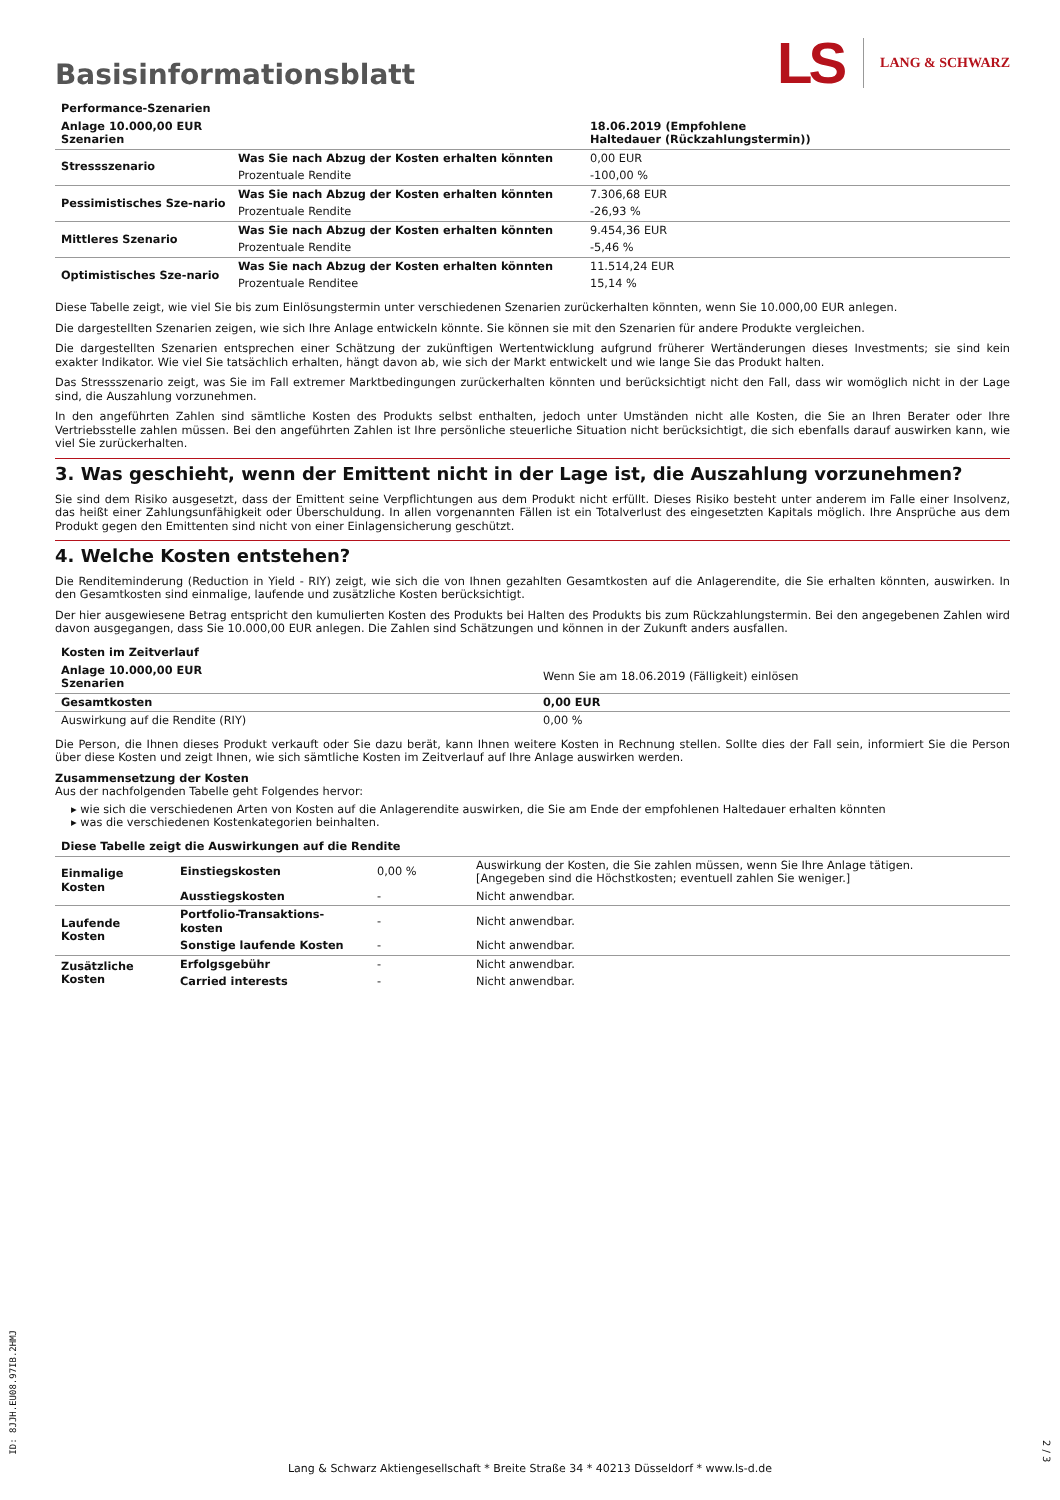Basisinformationsblatt
LS LANG & SCHWARZ
| Performance-Szenarien | | |
| Anlage 10.000,00 EUR Szenarien | | 18.06.2019 (Empfohlene Haltedauer (Rückzahlungstermin)) |
| Stressszenario | Was Sie nach Abzug der Kosten erhalten könnten | 0,00 EUR |
| | Prozentuale Rendite | -100,00 % |
| Pessimistisches Sze-nario | Was Sie nach Abzug der Kosten erhalten könnten | 7.306,68 EUR |
| | Prozentuale Rendite | -26,93 % |
| Mittleres Szenario | Was Sie nach Abzug der Kosten erhalten könnten | 9.454,36 EUR |
| | Prozentuale Rendite | -5,46 % |
| Optimistisches Sze-nario | Was Sie nach Abzug der Kosten erhalten könnten | 11.514,24 EUR |
| | Prozentuale Renditee | 15,14 % |
Diese Tabelle zeigt, wie viel Sie bis zum Einlösungstermin unter verschiedenen Szenarien zurückerhalten könnten, wenn Sie 10.000,00 EUR anlegen.
Die dargestellten Szenarien zeigen, wie sich Ihre Anlage entwickeln könnte. Sie können sie mit den Szenarien für andere Produkte vergleichen.
Die dargestellten Szenarien entsprechen einer Schätzung der zukünftigen Wertentwicklung aufgrund früherer Wertänderungen dieses Investments; sie sind kein exakter Indikator. Wie viel Sie tatsächlich erhalten, hängt davon ab, wie sich der Markt entwickelt und wie lange Sie das Produkt halten.
Das Stressszenario zeigt, was Sie im Fall extremer Marktbedingungen zurückerhalten könnten und berücksichtigt nicht den Fall, dass wir womöglich nicht in der Lage sind, die Auszahlung vorzunehmen.
In den angeführten Zahlen sind sämtliche Kosten des Produkts selbst enthalten, jedoch unter Umständen nicht alle Kosten, die Sie an Ihren Berater oder Ihre Vertriebsstelle zahlen müssen. Bei den angeführten Zahlen ist Ihre persönliche steuerliche Situation nicht berücksichtigt, die sich ebenfalls darauf auswirken kann, wie viel Sie zurückerhalten.
3. Was geschieht, wenn der Emittent nicht in der Lage ist, die Auszahlung vorzunehmen?
Sie sind dem Risiko ausgesetzt, dass der Emittent seine Verpflichtungen aus dem Produkt nicht erfüllt. Dieses Risiko besteht unter anderem im Falle einer Insolvenz, das heißt einer Zahlungsunfähigkeit oder Überschuldung. In allen vorgenannten Fällen ist ein Totalverlust des eingesetzten Kapitals möglich. Ihre Ansprüche aus dem Produkt gegen den Emittenten sind nicht von einer Einlagensicherung geschützt.
4. Welche Kosten entstehen?
Die Renditeminderung (Reduction in Yield - RIY) zeigt, wie sich die von Ihnen gezahlten Gesamtkosten auf die Anlagerendite, die Sie erhalten könnten, auswirken. In den Gesamtkosten sind einmalige, laufende und zusätzliche Kosten berücksichtigt.
Der hier ausgewiesene Betrag entspricht den kumulierten Kosten des Produkts bei Halten des Produkts bis zum Rückzahlungstermin. Bei den angegebenen Zahlen wird davon ausgegangen, dass Sie 10.000,00 EUR anlegen. Die Zahlen sind Schätzungen und können in der Zukunft anders ausfallen.
| Kosten im Zeitverlauf | |
| Anlage 10.000,00 EUR Szenarien | Wenn Sie am 18.06.2019 (Fälligkeit) einlösen |
| Gesamtkosten | 0,00 EUR |
| Auswirkung auf die Rendite (RIY) | 0,00 % |
Die Person, die Ihnen dieses Produkt verkauft oder Sie dazu berät, kann Ihnen weitere Kosten in Rechnung stellen. Sollte dies der Fall sein, informiert Sie die Person über diese Kosten und zeigt Ihnen, wie sich sämtliche Kosten im Zeitverlauf auf Ihre Anlage auswirken werden.
Zusammensetzung der Kosten
Aus der nachfolgenden Tabelle geht Folgendes hervor:
▸ wie sich die verschiedenen Arten von Kosten auf die Anlagerendite auswirken, die Sie am Ende der empfohlenen Haltedauer erhalten könnten
▸ was die verschiedenen Kostenkategorien beinhalten.
| Diese Tabelle zeigt die Auswirkungen auf die Rendite | | | |
| Einmalige Kosten | Einstiegskosten | 0,00 % | Auswirkung der Kosten, die Sie zahlen müssen, wenn Sie Ihre Anlage tätigen. [Angegeben sind die Höchstkosten; eventuell zahlen Sie weniger.] |
| | Ausstiegskosten | - | Nicht anwendbar. |
| Laufende Kosten | Portfolio-Transaktions-kosten | - | Nicht anwendbar. |
| | Sonstige laufende Kosten | - | Nicht anwendbar. |
| Zusätzliche Kosten | Erfolgsgebühr | - | Nicht anwendbar. |
| | Carried interests | - | Nicht anwendbar. |
ID: 8JJH.EU08.97IB.2HMJ
2 / 3
Lang & Schwarz Aktiengesellschaft * Breite Straße 34 * 40213 Düsseldorf * www.ls-d.de